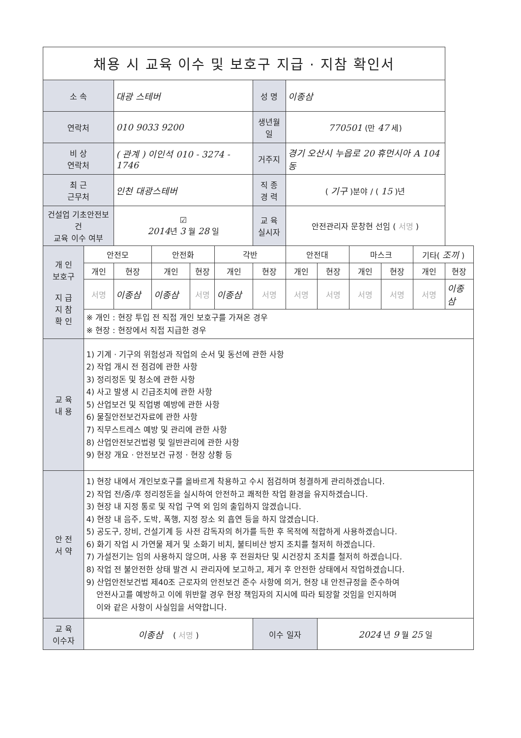| 채용 시 교육 이수 및 보호구 지급 · 지참 확인서 | | | | | | | | | | | | |
| 소 속 | | 대광 스테버 | | | | 성 명 | 이종삼 | | | | | |
| 연락처 | | 010 9033 9200 | | | | 생년월일 | 770501 (만 47 세) | | | | | |
| 비 상 연락처 | | ( 관계 ) 이인석 010 - 3274 - 1746 | | | | 거주지 | 경기 오산시 누읍로 20 휴먼시아 A 104동 | | | | | |
| 최 근 근무처 | | 인천 대광스테버 | | | | 직 종 경 력 | ( 기구 )분야 / ( 15 )년 | | | | | |
| 건설업 기초안전보건 교육 이수 여부 | | ☑ 2014 년 3 월 28 일 | | | | 교 육 실시자 | 안전관리자 문창현 선임 ( 서명 ) | | | | | |
| 개 인 보호구 지 급 지 참 확 인 | 안전모 | | 안전화 | | 각반 | | 안전대 | | 마스크 | | 기타( 조끼 ) | |
| | 개인 | 현장 | 개인 | 현장 | 개인 | 현장 | 개인 | 현장 | 개인 | 현장 | 개인 | 현장 |
| | 서명 | 이종삼 | 이종삼 | 서명 | 이종삼 | 서명 | 서명 | 서명 | 서명 | 서명 | 서명 | 이종삼 |
| | ※ 개인 : 현장 투입 전 직접 개인 보호구를 가져온 경우 ※ 현장 : 현장에서 직접 지급한 경우 | | | | | | | | | | | |
| 교 육 내 용 | 1) 기계 · 기구의 위험성과 작업의 순서 및 동선에 관한 사항 2) 작업 개시 전 점검에 관한 사항 3) 정리정돈 및 청소에 관한 사항 4) 사고 발생 시 긴급조치에 관한 사항 5) 산업보건 및 직업병 예방에 관한 사항 6) 물질안전보건자료에 관한 사항 7) 직무스트레스 예방 및 관리에 관한 사항 8) 산업안전보건법령 및 일반관리에 관한 사항 9) 현장 개요 · 안전보건 규정 · 현장 상황 등 | | | | | | | | | | | |
| 안 전 서 약 | 1) 현장 내에서 개인보호구를 올바르게 착용하고 수시 점검하며 청결하게 관리하겠습니다. 2) 작업 전/중/후 정리정돈을 실시하여 안전하고 쾌적한 작업 환경을 유지하겠습니다. 3) 현장 내 지정 통로 및 작업 구역 외 임의 출입하지 않겠습니다. 4) 현장 내 음주, 도박, 폭행, 지정 장소 외 흡연 등을 하지 않겠습니다. 5) 공도구, 장비, 건설기계 등 사전 감독자의 허가를 득한 후 목적에 적합하게 사용하겠습니다. 6) 화기 작업 시 가연물 제거 및 소화기 비치, 불티비산 방지 조치를 철저히 하겠습니다. 7) 가설전기는 임의 사용하지 않으며, 사용 후 전원차단 및 시건장치 조치를 철저히 하겠습니다. 8) 작업 전 불안전한 상태 발견 시 관리자에 보고하고, 제거 후 안전한 상태에서 작업하겠습니다. 9) 산업안전보건법 제40조 근로자의 안전보건 준수 사항에 의거, 현장 내 안전규정을 준수하여 안전사고를 예방하고 이에 위반할 경우 현장 책임자의 지시에 따라 퇴장할 것임을 인지하며 이와 같은 사항이 사실임을 서약합니다. | | | | | | | | | | | |
| 교 육 이수자 | 이종삼 ( 서명 ) | | | | | 이수 일자 | | 2024 년 9 월 25 일 | | | | |